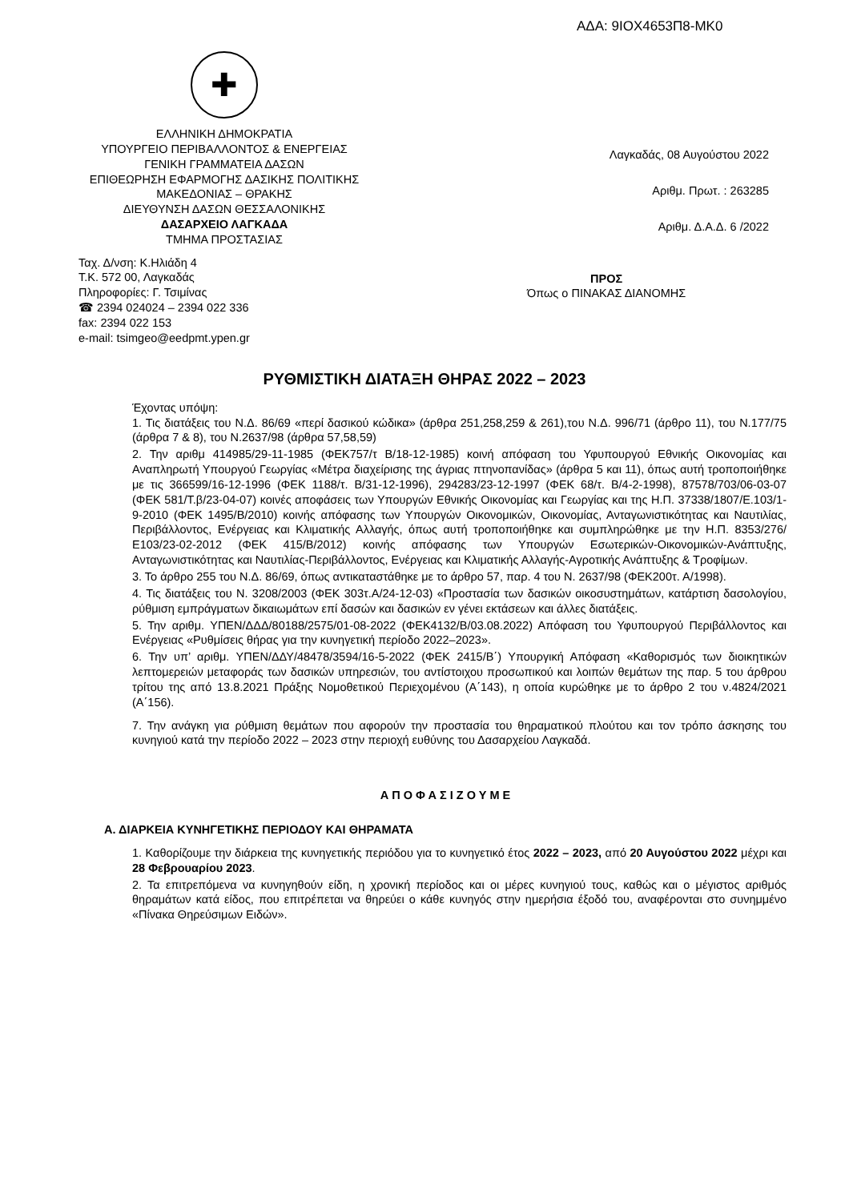ΑΔΑ: 9ΙΟΧ4653Π8-ΜΚ0
✚
ΕΛΛΗΝΙΚΗ ΔΗΜΟΚΡΑΤΙΑ
ΥΠΟΥΡΓΕΙΟ ΠΕΡΙΒΑΛΛΟΝΤΟΣ & ΕΝΕΡΓΕΙΑΣ
ΓΕΝΙΚΗ ΓΡΑΜΜΑΤΕΙΑ ΔΑΣΩΝ
ΕΠΙΘΕΩΡΗΣΗ ΕΦΑΡΜΟΓΗΣ ΔΑΣΙΚΗΣ ΠΟΛΙΤΙΚΗΣ
ΜΑΚΕΔΟΝΙΑΣ – ΘΡΑΚΗΣ
ΔΙΕΥΘΥΝΣΗ ΔΑΣΩΝ ΘΕΣΣΑΛΟΝΙΚΗΣ
ΔΑΣΑΡΧΕΙΟ ΛΑΓΚΑΔΑ
ΤΜΗΜΑ ΠΡΟΣΤΑΣΙΑΣ
Λαγκαδάς, 08 Αυγούστου 2022
Αριθμ. Πρωτ. : 263285
Αριθμ. Δ.Α.Δ. 6 /2022
Ταχ. Δ/νση: Κ.Ηλιάδη 4
Τ.Κ. 572 00, Λαγκαδάς
Πληροφορίες: Γ. Τσιμίνας
☎ 2394 024024 – 2394 022 336
fax: 2394 022 153
e-mail: tsimgeo@eedpmt.ypen.gr
ΠΡΟΣ
Όπως ο ΠΙΝΑΚΑΣ ΔΙΑΝΟΜΗΣ
ΡΥΘΜΙΣΤΙΚΗ ΔΙΑΤΑΞΗ ΘΗΡΑΣ 2022 – 2023
Έχοντας υπόψη:
1. Τις διατάξεις του Ν.Δ. 86/69 «περί δασικού κώδικα» (άρθρα 251,258,259 & 261),του Ν.Δ. 996/71 (άρθρο 11), του Ν.177/75 (άρθρα 7 & 8), του Ν.2637/98 (άρθρα 57,58,59)
2. Την αριθμ 414985/29-11-1985 (ΦΕΚ757/τ Β/18-12-1985) κοινή απόφαση του Υφυπουργού Εθνικής Οικονομίας και Αναπληρωτή Υπουργού Γεωργίας «Μέτρα διαχείρισης της άγριας πτηνοπανίδας» (άρθρα 5 και 11), όπως αυτή τροποποιήθηκε με τις 366599/16-12-1996 (ΦΕΚ 1188/τ. Β/31-12-1996), 294283/23-12-1997 (ΦΕΚ 68/τ. Β/4-2-1998), 87578/703/06-03-07 (ΦΕΚ 581/Τ.β/23-04-07) κοινές αποφάσεις των Υπουργών Εθνικής Οικονομίας και Γεωργίας και της Η.Π. 37338/1807/Ε.103/1-9-2010 (ΦΕΚ 1495/Β/2010) κοινής απόφασης των Υπουργών Οικονομικών, Οικονομίας, Ανταγωνιστικότητας και Ναυτιλίας, Περιβάλλοντος, Ενέργειας και Κλιματικής Αλλαγής, όπως αυτή τροποποιήθηκε και συμπληρώθηκε με την Η.Π. 8353/276/Ε103/23-02-2012 (ΦΕΚ 415/Β/2012) κοινής απόφασης των Υπουργών Εσωτερικών-Οικονομικών-Ανάπτυξης, Ανταγωνιστικότητας και Ναυτιλίας-Περιβάλλοντος, Ενέργειας και Κλιματικής Αλλαγής-Αγροτικής Ανάπτυξης & Τροφίμων.
3. Το άρθρο 255 του Ν.Δ. 86/69, όπως αντικαταστάθηκε με το άρθρο 57, παρ. 4 του Ν. 2637/98 (ΦΕΚ200τ. Α/1998).
4. Τις διατάξεις του Ν. 3208/2003 (ΦΕΚ 303τ.Α/24-12-03) «Προστασία των δασικών οικοσυστημάτων, κατάρτιση δασολογίου, ρύθμιση εμπράγματων δικαιωμάτων επί δασών και δασικών εν γένει εκτάσεων και άλλες διατάξεις.
5. Την αριθμ. ΥΠΕΝ/ΔΔΔ/80188/2575/01-08-2022 (ΦΕΚ4132/Β/03.08.2022) Απόφαση του Υφυπουργού Περιβάλλοντος και Ενέργειας «Ρυθμίσεις θήρας για την κυνηγετική περίοδο 2022–2023».
6. Την υπ’ αριθμ. ΥΠΕΝ/ΔΔΥ/48478/3594/16-5-2022 (ΦΕΚ 2415/Β΄) Υπουργική Απόφαση «Καθορισμός των διοικητικών λεπτομερειών μεταφοράς των δασικών υπηρεσιών, του αντίστοιχου προσωπικού και λοιπών θεμάτων της παρ. 5 του άρθρου τρίτου της από 13.8.2021 Πράξης Νομοθετικού Περιεχομένου (Α΄143), η οποία κυρώθηκε με το άρθρο 2 του ν.4824/2021 (Α΄156).
7. Την ανάγκη για ρύθμιση θεμάτων που αφορούν την προστασία του θηραματικού πλούτου και τον τρόπο άσκησης του κυνηγιού κατά την περίοδο 2022 – 2023 στην περιοχή ευθύνης του Δασαρχείου Λαγκαδά.
Α Π Ο Φ Α Σ Ι Ζ Ο Υ Μ Ε
Α. ΔΙΑΡΚΕΙΑ ΚΥΝΗΓΕΤΙΚΗΣ ΠΕΡΙΟΔΟΥ ΚΑΙ ΘΗΡΑΜΑΤΑ
1. Καθορίζουμε την διάρκεια της κυνηγετικής περιόδου για το κυνηγετικό έτος 2022 – 2023, από 20 Αυγούστου 2022 μέχρι και 28 Φεβρουαρίου 2023.
2. Τα επιτρεπόμενα να κυνηγηθούν είδη, η χρονική περίοδος και οι μέρες κυνηγιού τους, καθώς και ο μέγιστος αριθμός θηραμάτων κατά είδος, που επιτρέπεται να θηρεύει ο κάθε κυνηγός στην ημερήσια έξοδό του, αναφέρονται στο συνημμένο «Πίνακα Θηρεύσιμων Ειδών».